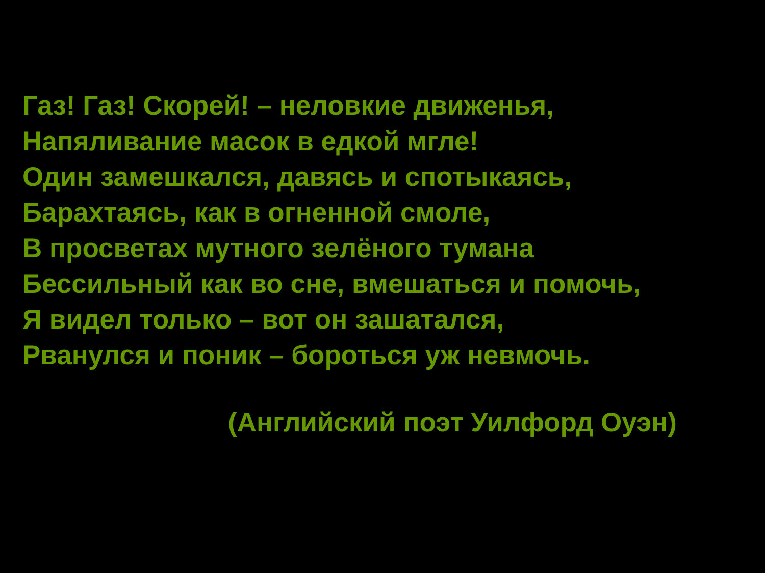Газ! Газ! Скорей! – неловкие движенья,
Напяливание масок в едкой мгле!
Один замешкался, давясь и спотыкаясь,
Барахтаясь, как в огненной смоле,
В просветах мутного зелёного тумана
Бессильный как во сне, вмешаться и помочь,
Я видел только – вот он зашатался,
Рванулся и поник – бороться уж невмочь.
(Английский поэт Уилфорд Оуэн)